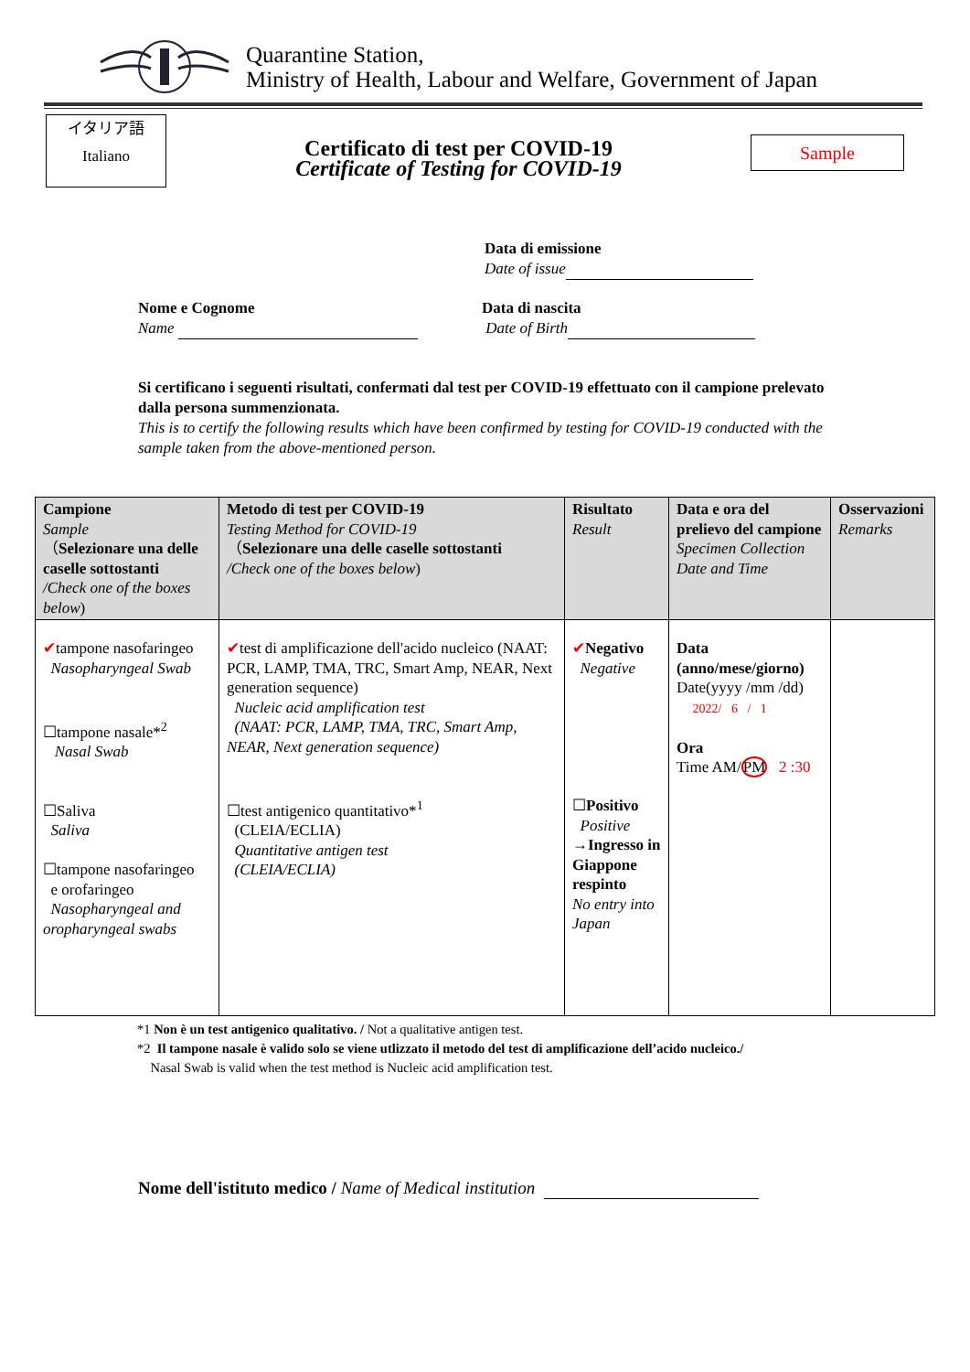Quarantine Station,
Ministry of Health, Labour and Welfare, Government of Japan
イタリア語
Italiano
Certificato di test per COVID-19
Certificate of Testing for COVID-19
Sample
Data di emissione
Date of issue
Nome e Cognome
Name
Data di nascita
Date of Birth
Si certificano i seguenti risultati, confermati dal test per COVID-19 effettuato con il campione prelevato dalla persona summenzionata.
This is to certify the following results which have been confirmed by testing for COVID-19 conducted with the sample taken from the above-mentioned person.
| Campione Sample （ Selezionare una delle caselle sottostanti /Check one of the boxes below ) | Metodo di test per COVID-19 Testing Method for COVID-19 （ Selezionare una delle caselle sottostanti /Check one of the boxes below ) | Risultato Result | Data e ora del prelievo del campione Specimen Collection Date and Time | Osservazioni Remarks |
| --- | --- | --- | --- | --- |
| ✔ tampone nasofaringeo Nasopharyngeal Swab ☐tampone nasale*<sup>2</sup> Nasal Swab ☐Saliva Saliva ☐tampone nasofaringeo e orofaringeo Nasopharyngeal and oropharyngeal swabs | ✔ test di amplificazione dell'acido nucleico (NAAT: PCR, LAMP, TMA, TRC, Smart Amp, NEAR, Next generation sequence) Nucleic acid amplification test (NAAT: PCR, LAMP, TMA, TRC, Smart Amp, NEAR, Next generation sequence) ☐test antigenico quantitativo*<sup>1</sup> (CLEIA/ECLIA) Quantitative antigen test (CLEIA/ECLIA) | ✔ Negativo Negative ☐ Positivo Positive → Ingresso in Giappone respinto No entry into Japan | Data (anno/mese/giorno) Date(yyyy /mm /dd) 2022/ 6 / 1 Ora Time AM/ PM 2 :30 | |
*1 Non è un test antigenico qualitativo. / Not a qualitative antigen test.
*2 Il tampone nasale è valido solo se viene utlizzato il metodo del test di amplificazione dell’acido nucleico./
Nasal Swab is valid when the test method is Nucleic acid amplification test.
Nome dell'istituto medico / Name of Medical institution